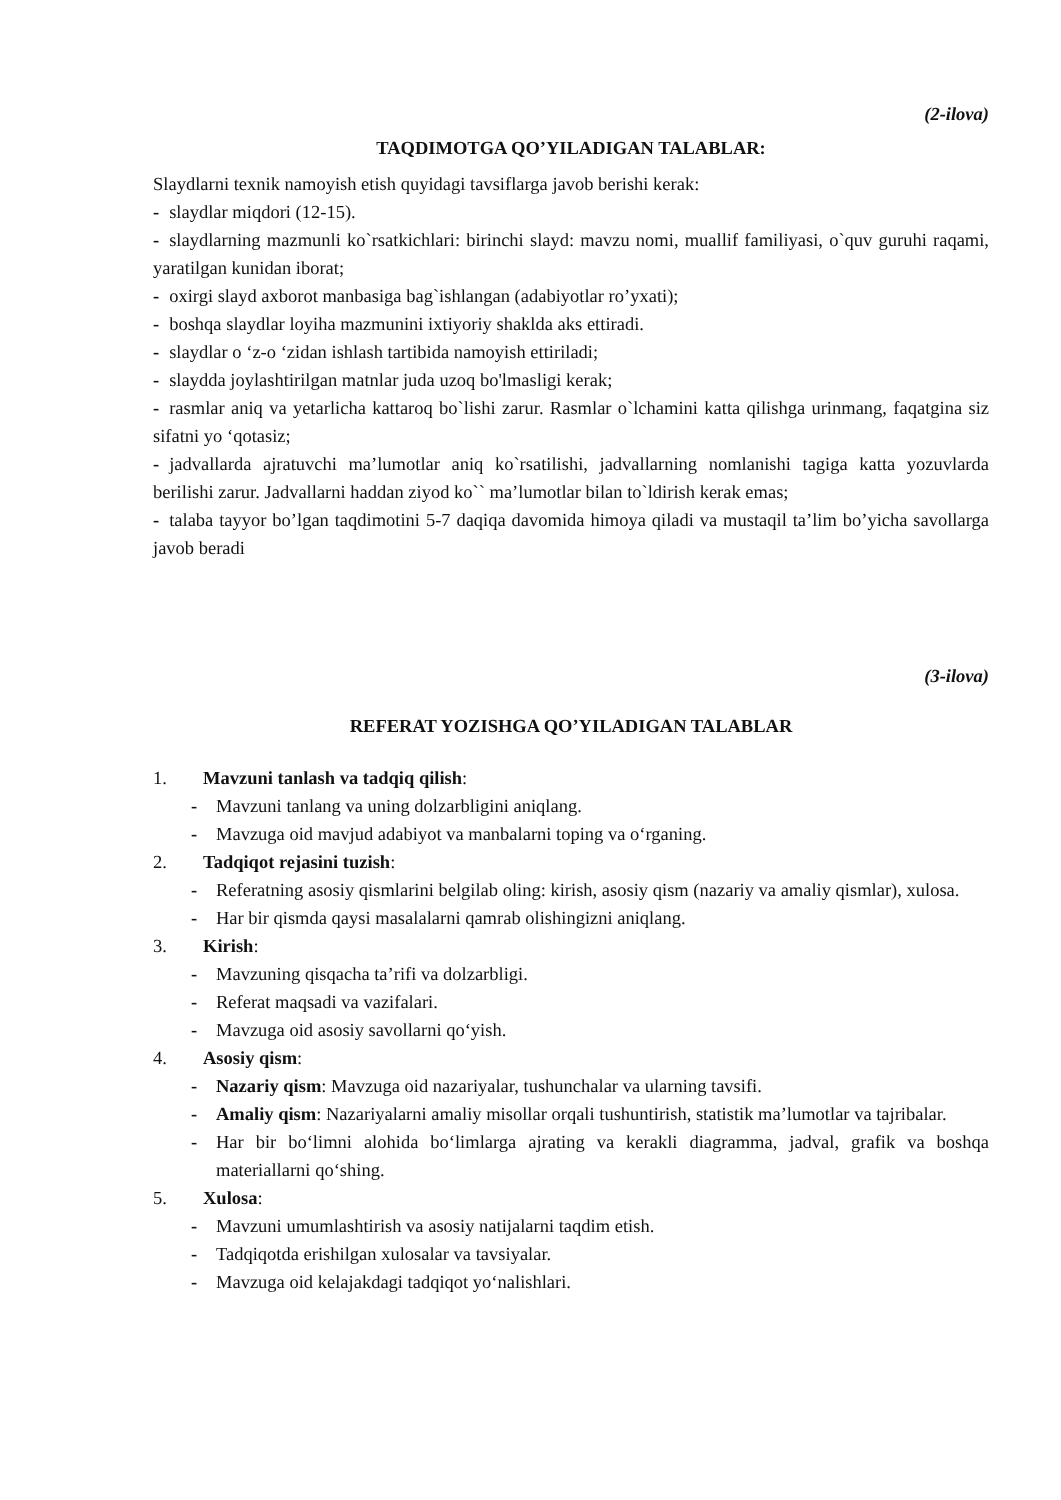(2-ilova)
TAQDIMOTGA QO’YILADIGAN TALABLAR:
Slaydlarni texnik namoyish etish quyidagi tavsiflarga javob berishi kerak:
- slaydlar miqdori (12-15).
- slaydlarning mazmunli ko`rsatkichlari: birinchi slayd: mavzu nomi, muallif familiyasi, o`quv guruhi raqami, yaratilgan kunidan iborat;
- oxirgi slayd axborot manbasiga bag`ishlangan (adabiyotlar ro’yxati);
- boshqa slaydlar loyiha mazmunini ixtiyoriy shaklda aks ettiradi.
- slaydlar o ‘z-o ‘zidan ishlash tartibida namoyish ettiriladi;
- slaydda joylashtirilgan matnlar juda uzoq bo'lmasligi kerak;
- rasmlar aniq va yetarlicha kattaroq bo`lishi zarur. Rasmlar o`lchamini katta qilishga urinmang, faqatgina siz sifatni yo ‘qotasiz;
- jadvallarda ajratuvchi ma’lumotlar aniq ko`rsatilishi, jadvallarning nomlanishi tagiga katta yozuvlarda berilishi zarur. Jadvallarni haddan ziyod ko`` ma’lumotlar bilan to`ldirish kerak emas;
- talaba tayyor bo’lgan taqdimotini 5-7 daqiqa davomida himoya qiladi va mustaqil ta’lim bo’yicha savollarga javob beradi
(3-ilova)
REFERAT YOZISHGA QO’YILADIGAN TALABLAR
1. Mavzuni tanlash va tadqiq qilish:
- Mavzuni tanlang va uning dolzarbligini aniqlang.
- Mavzuga oid mavjud adabiyot va manbalarni toping va o‘rganing.
2. Tadqiqot rejasini tuzish:
- Referatning asosiy qismlarini belgilab oling: kirish, asosiy qism (nazariy va amaliy qismlar), xulosa.
- Har bir qismda qaysi masalalarni qamrab olishingizni aniqlang.
3. Kirish:
- Mavzuning qisqacha ta’rifi va dolzarbligi.
- Referat maqsadi va vazifalari.
- Mavzuga oid asosiy savollarni qo‘yish.
4. Asosiy qism:
- Nazariy qism: Mavzuga oid nazariyalar, tushunchalar va ularning tavsifi.
- Amaliy qism: Nazariyalarni amaliy misollar orqali tushuntirish, statistik ma’lumotlar va tajribalar.
- Har bir bo‘limni alohida bo‘limlarga ajrating va kerakli diagramma, jadval, grafik va boshqa materiallarni qo‘shing.
5. Xulosa:
- Mavzuni umumlashtirish va asosiy natijalarni taqdim etish.
- Tadqiqotda erishilgan xulosalar va tavsiyalar.
- Mavzuga oid kelajakdagi tadqiqot yo‘nalishlari.